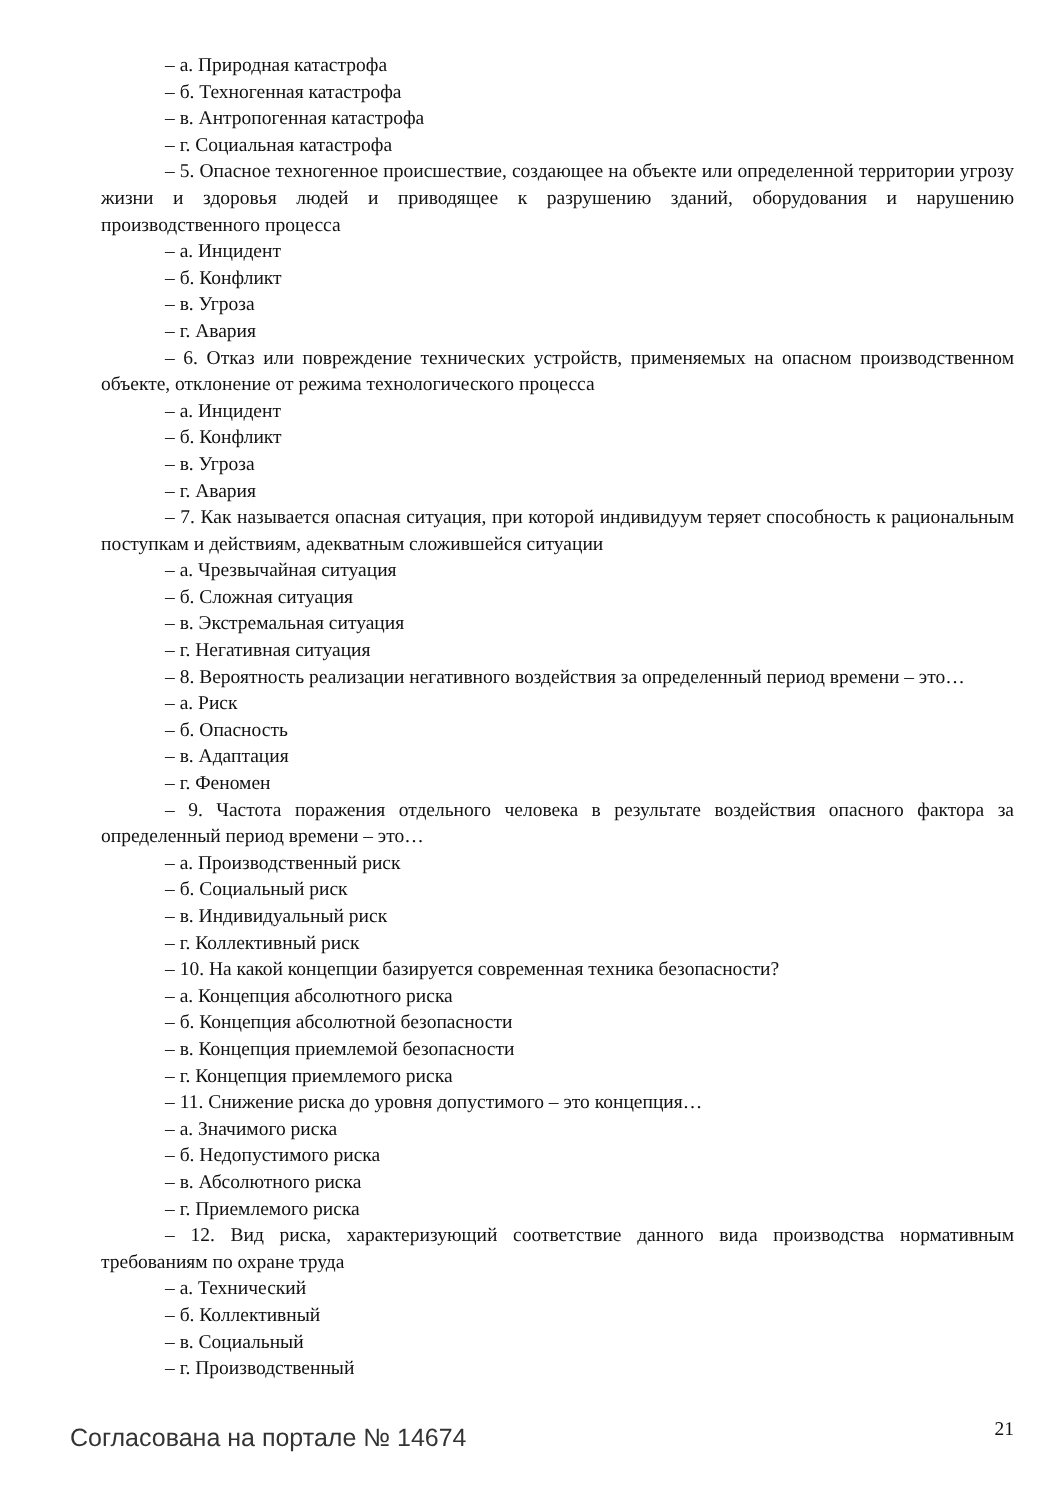– а. Природная катастрофа
– б. Техногенная катастрофа
– в. Антропогенная катастрофа
– г. Социальная катастрофа
– 5. Опасное техногенное происшествие, создающее на объекте или определенной территории угрозу жизни и здоровья людей и приводящее к разрушению зданий, оборудования и нарушению производственного процесса
– а. Инцидент
– б. Конфликт
– в. Угроза
– г. Авария
– 6. Отказ или повреждение технических устройств, применяемых на опасном производственном объекте, отклонение от режима технологического процесса
– а. Инцидент
– б. Конфликт
– в. Угроза
– г. Авария
– 7. Как называется опасная ситуация, при которой индивидуум теряет способность к рациональным поступкам и действиям, адекватным сложившейся ситуации
– а. Чрезвычайная ситуация
– б. Сложная ситуация
– в. Экстремальная ситуация
– г. Негативная ситуация
– 8. Вероятность реализации негативного воздействия за определенный период времени – это…
– а. Риск
– б. Опасность
– в. Адаптация
– г. Феномен
– 9. Частота поражения отдельного человека в результате воздействия опасного фактора за определенный период времени – это…
– а. Производственный риск
– б. Социальный риск
– в. Индивидуальный риск
– г. Коллективный риск
– 10. На какой концепции базируется современная техника безопасности?
– а. Концепция абсолютного риска
– б. Концепция абсолютной безопасности
– в. Концепция приемлемой безопасности
– г. Концепция приемлемого риска
– 11. Снижение риска до уровня допустимого – это концепция…
– а. Значимого риска
– б. Недопустимого риска
– в. Абсолютного риска
– г. Приемлемого риска
– 12. Вид риска, характеризующий соответствие данного вида производства нормативным требованиям по охране труда
– а. Технический
– б. Коллективный
– в. Социальный
– г. Производственный
Согласована на портале № 14674 21